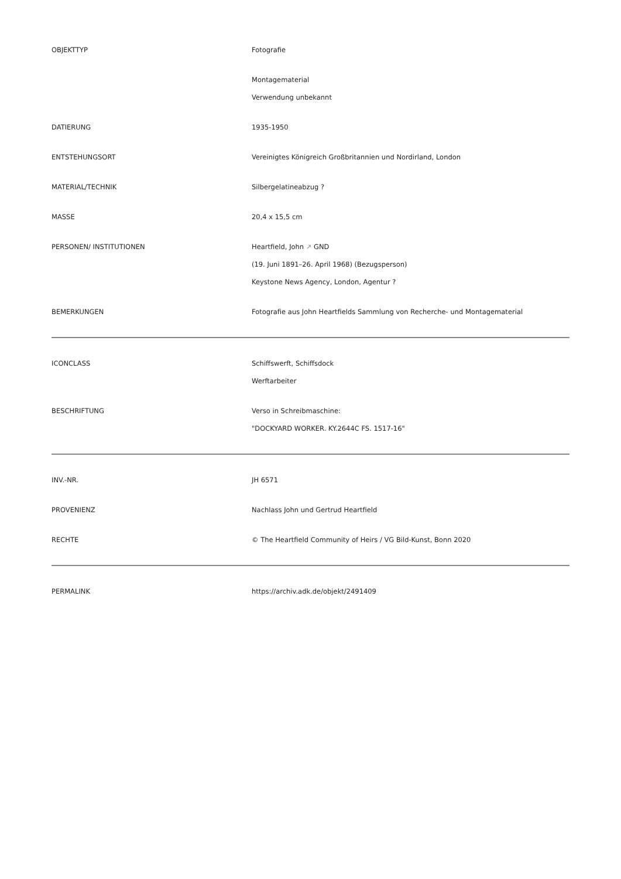| OBJEKTTYP | Fotografie |
| | Montagematerial Verwendung unbekannt |
| DATIERUNG | 1935-1950 |
| ENTSTEHUNGSORT | Vereinigtes Königreich Großbritannien und Nordirland, London |
| MATERIAL/TECHNIK | Silbergelatineabzug ? |
| MASSE | 20,4 x 15,5 cm |
| PERSONEN/ INSTITUTIONEN | Heartfield, John ↗ GND (19. Juni 1891–26. April 1968) (Bezugsperson) Keystone News Agency, London, Agentur ? |
| BEMERKUNGEN | Fotografie aus John Heartfields Sammlung von Recherche- und Montagematerial |
| ICONCLASS | Schiffswerft, Schiffsdock Werftarbeiter |
| BESCHRIFTUNG | Verso in Schreibmaschine: "DOCKYARD WORKER. KY.2644C FS. 1517-16" |
| INV.-NR. | JH 6571 |
| PROVENIENZ | Nachlass John und Gertrud Heartfield |
| RECHTE | © The Heartfield Community of Heirs / VG Bild-Kunst, Bonn 2020 |
| PERMALINK | https://archiv.adk.de/objekt/2491409 |